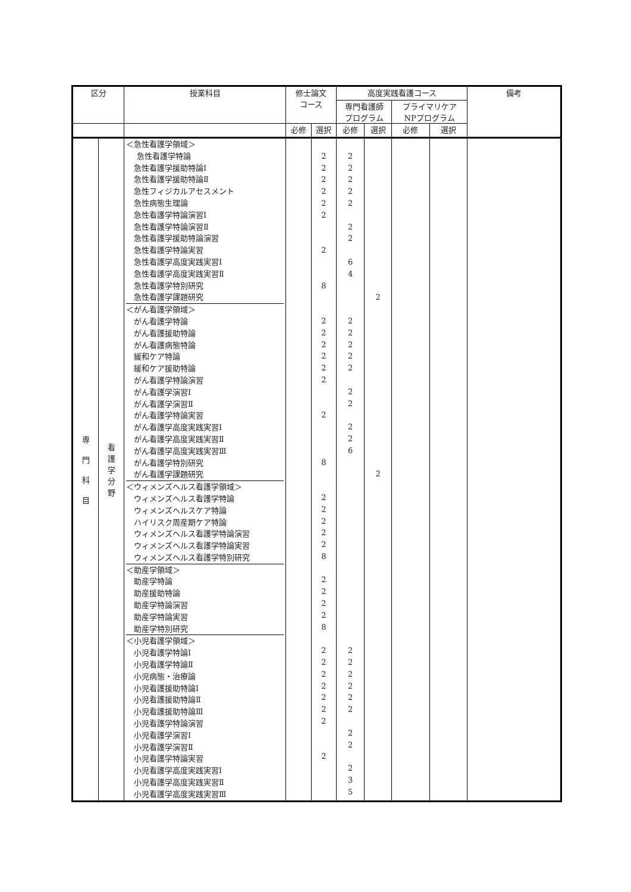| 区分 | | 授業科目 | 修士論文 コース | | 高度実践看護コース | | | | 備考 |
| --- | --- | --- | --- | --- | --- | --- | --- | --- | --- |
| | | | | | 専門看護師 プログラム | | プライマリケア NPプログラム | | |
| | | | 必修 | 選択 | 必修 | 選択 | 必修 | 選択 | |
| 専 門 科 目 | 看 護 学 分 野 | ＜急性看護学領域＞ 急性看護学特論 急性看護学援助特論Ⅰ 急性看護学援助特論Ⅱ 急性フィジカルアセスメント 急性病態生理論 急性看護学特論演習Ⅰ 急性看護学特論演習Ⅱ 急性看護学援助特論演習 急性看護学特論実習 急性看護学高度実践実習Ⅰ 急性看護学高度実践実習Ⅱ 急性看護学特別研究 急性看護学課題研究 ＜がん看護学領域＞ がん看護学特論 がん看護援助特論 がん看護病態特論 緩和ケア特論 緩和ケア援助特論 がん看護学特論演習 がん看護学演習Ⅰ がん看護学演習Ⅱ がん看護学特論実習 がん看護学高度実践実習Ⅰ がん看護学高度実践実習Ⅱ がん看護学高度実践実習Ⅲ がん看護学特別研究 がん看護学課題研究 ＜ウィメンズヘルス看護学領域＞ ウィメンズヘルス看護学特論 ウィメンズヘルスケア特論 ハイリスク周産期ケア特論 ウィメンズヘルス看護学特論演習 ウィメンズヘルス看護学特論実習 ウィメンズヘルス看護学特別研究 ＜助産学領域＞ 助産学特論 助産援助特論 助産学特論演習 助産学特論実習 助産学特別研究 ＜小児看護学領域＞ 小児看護学特論Ⅰ 小児看護学特論Ⅱ 小児病態・治療論 小児看護援助特論Ⅰ 小児看護援助特論Ⅱ 小児看護援助特論Ⅲ 小児看護学特論演習 小児看護学演習Ⅰ 小児看護学演習Ⅱ 小児看護学特論実習 小児看護学高度実践実習Ⅰ 小児看護学高度実践実習Ⅱ 小児看護学高度実践実習Ⅲ | | 2 2 2 2 2 2 2 8 2 2 2 2 2 2 2 8 2 2 2 2 2 8 2 2 2 2 8 2 2 2 2 2 2 2 2 | 2 2 2 2 2 2 2 6 4 2 2 2 2 2 2 2 2 2 6 2 2 2 2 2 2 2 2 2 3 5 | 2 2 | | | |